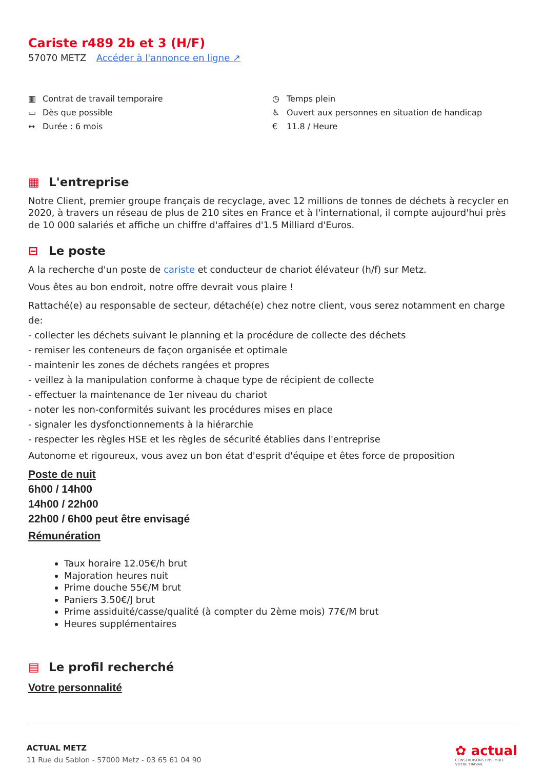Cariste r489 2b et 3 (H/F)
57070 METZ Accéder à l'annonce en ligne ↗
▥ Contrat de travail temporaire
▭ Dès que possible
↔ Durée : 6 mois
◷ Temps plein
♿ Ouvert aux personnes en situation de handicap
€ 11.8 / Heure
▦ L'entreprise
Notre Client, premier groupe français de recyclage, avec 12 millions de tonnes de déchets à recycler en 2020, à travers un réseau de plus de 210 sites en France et à l'international, il compte aujourd'hui près de 10 000 salariés et affiche un chiffre d'affaires d'1.5 Milliard d'Euros.
⊟ Le poste
A la recherche d'un poste de cariste et conducteur de chariot élévateur (h/f) sur Metz.
Vous êtes au bon endroit, notre offre devrait vous plaire !
Rattaché(e) au responsable de secteur, détaché(e) chez notre client, vous serez notamment en charge de:
- collecter les déchets suivant le planning et la procédure de collecte des déchets
- remiser les conteneurs de façon organisée et optimale
- maintenir les zones de déchets rangées et propres
- veillez à la manipulation conforme à chaque type de récipient de collecte
- effectuer la maintenance de 1er niveau du chariot
- noter les non-conformités suivant les procédures mises en place
- signaler les dysfonctionnements à la hiérarchie
- respecter les règles HSE et les règles de sécurité établies dans l'entreprise
Autonome et rigoureux, vous avez un bon état d'esprit d'équipe et êtes force de proposition
Poste de nuit
6h00 / 14h00
14h00 / 22h00
22h00 / 6h00 peut être envisagé
Rémunération
Taux horaire 12.05€/h brut
Majoration heures nuit
Prime douche 55€/M brut
Paniers 3.50€/J brut
Prime assiduité/casse/qualité (à compter du 2ème mois) 77€/M brut
Heures supplémentaires
▤ Le profil recherché
Votre personnalité
ACTUAL METZ
11 Rue du Sablon - 57000 Metz - 03 65 61 04 90
✿ actual
CONSTRUISONS ENSEMBLE
VOTRE TRAVAIL